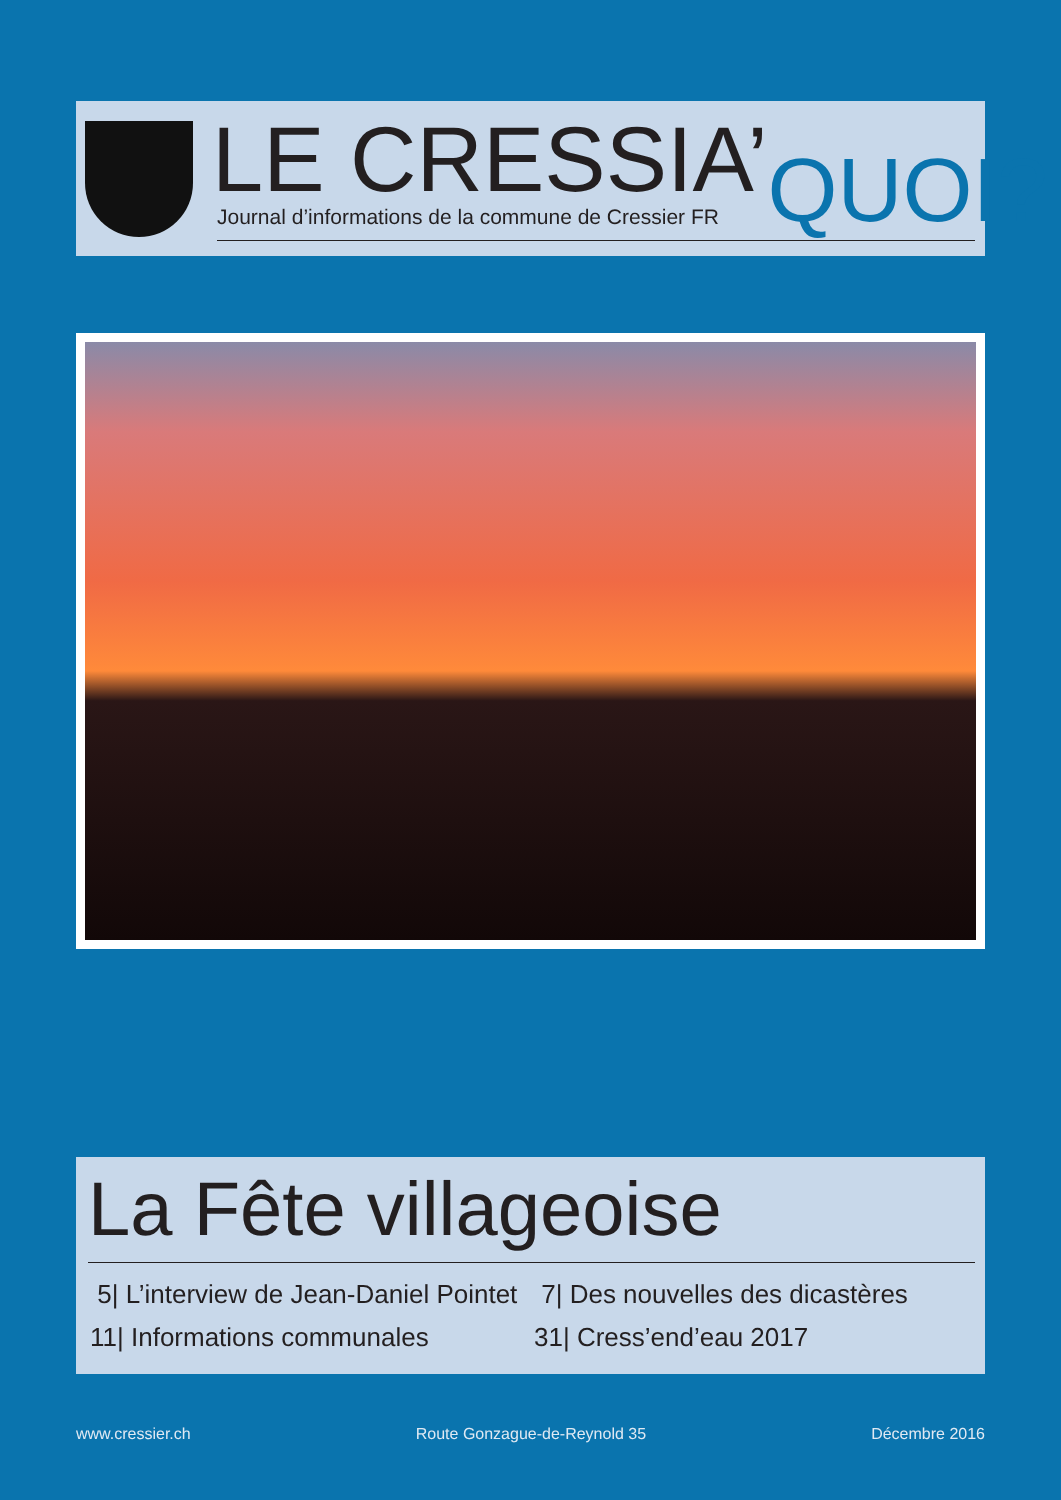LE CRESSIA’QUOI?
Journal d’informations de la commune de Cressier FR
La Fête villageoise
5| L’interview de Jean-Daniel Pointet
7| Des nouvelles des dicastères
11| Informations communales
31| Cress’end’eau 2017
www.cressier.ch Route Gonzague-de-Reynold 35 Décembre 2016